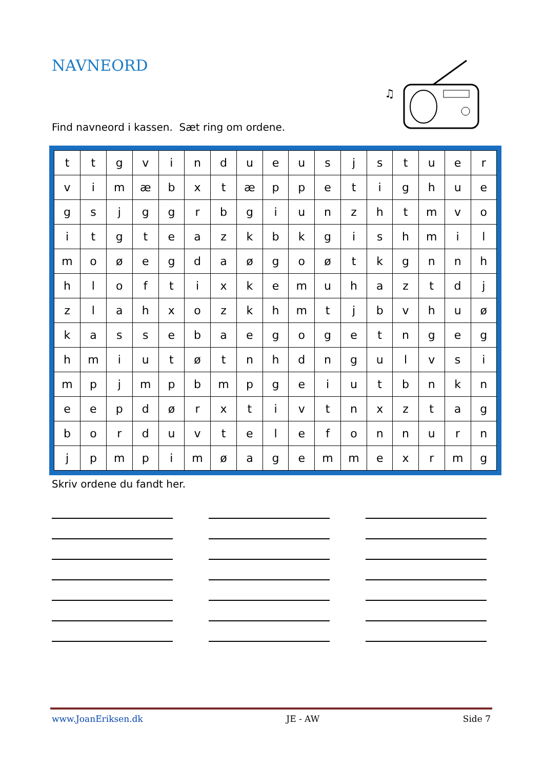NAVNEORD
♫
Find navneord i kassen. Sæt ring om ordene.
| t | t | g | v | i | n | d | u | e | u | s | j | s | t | u | e | r |
| v | i | m | æ | b | x | t | æ | p | p | e | t | i | g | h | u | e |
| g | s | j | g | g | r | b | g | i | u | n | z | h | t | m | v | o |
| i | t | g | t | e | a | z | k | b | k | g | i | s | h | m | i | l |
| m | o | ø | e | g | d | a | ø | g | o | ø | t | k | g | n | n | h |
| h | l | o | f | t | i | x | k | e | m | u | h | a | z | t | d | j |
| z | l | a | h | x | o | z | k | h | m | t | j | b | v | h | u | ø |
| k | a | s | s | e | b | a | e | g | o | g | e | t | n | g | e | g |
| h | m | i | u | t | ø | t | n | h | d | n | g | u | l | v | s | i |
| m | p | j | m | p | b | m | p | g | e | i | u | t | b | n | k | n |
| e | e | p | d | ø | r | x | t | i | v | t | n | x | z | t | a | g |
| b | o | r | d | u | v | t | e | l | e | f | o | n | n | u | r | n |
| j | p | m | p | i | m | ø | a | g | e | m | m | e | x | r | m | g |
Skriv ordene du fandt her.
www.JoanEriksen.dk JE - AW Side 7